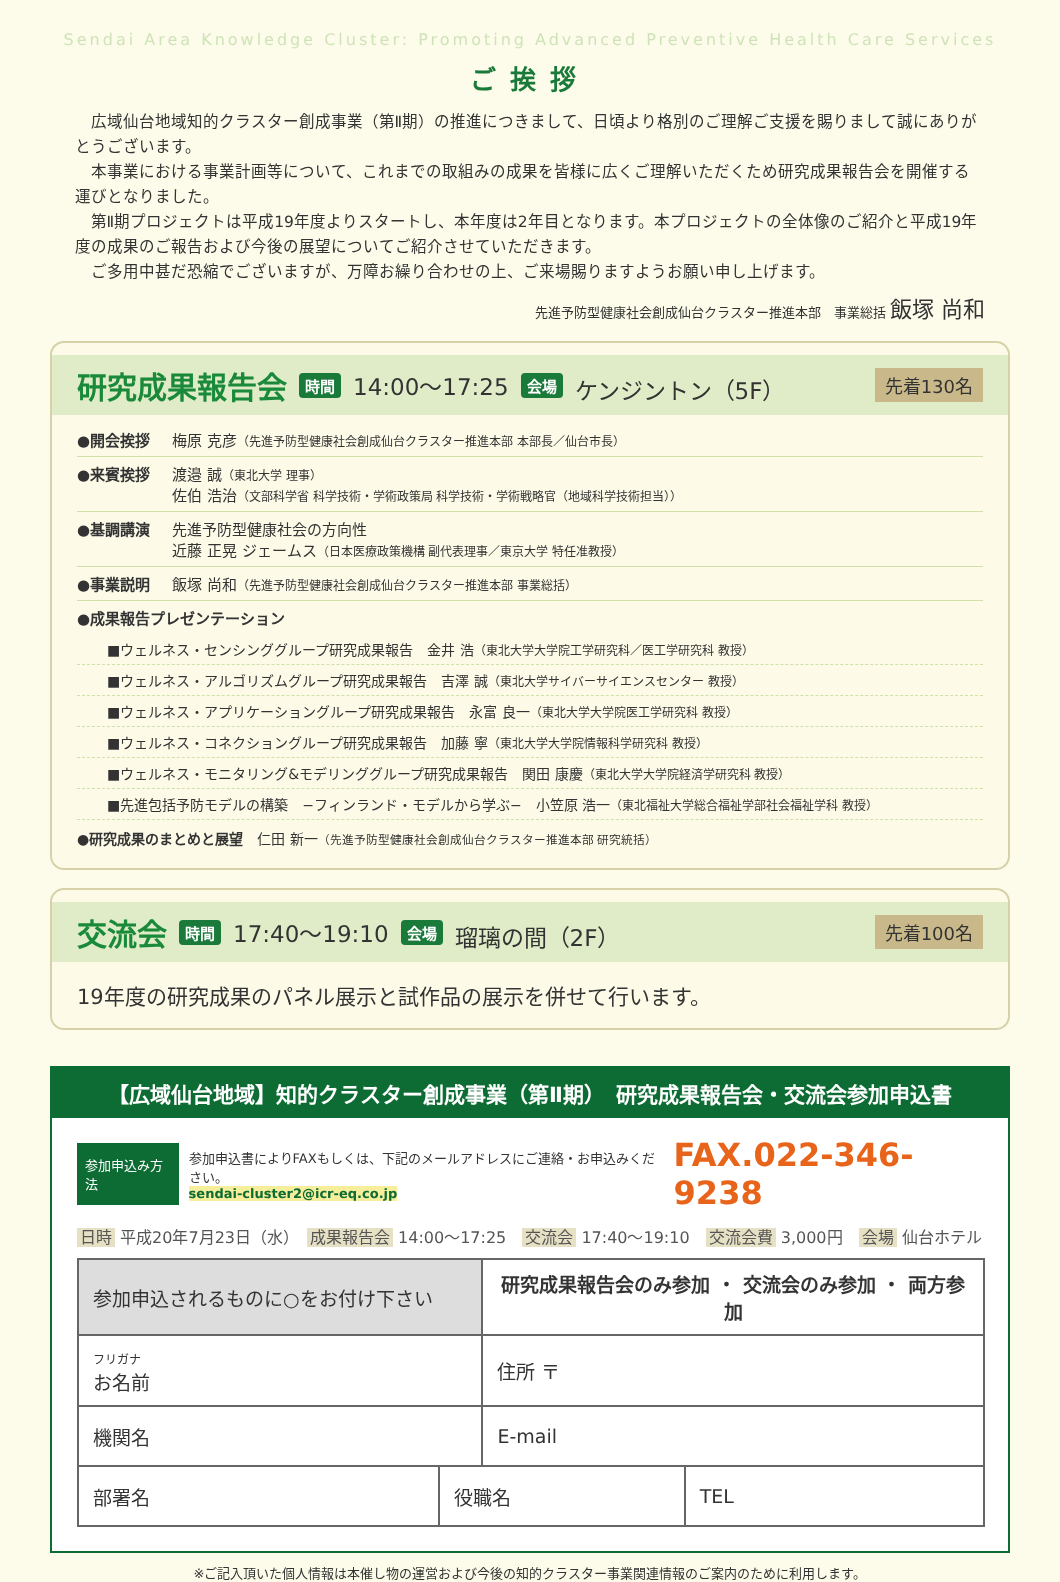Sendai Area Knowledge Cluster: Promoting Advanced Preventive Health Care Services
ご挨拶
広域仙台地域知的クラスター創成事業（第Ⅱ期）の推進につきまして、日頃より格別のご理解ご支援を賜りまして誠にありがとうございます。
本事業における事業計画等について、これまでの取組みの成果を皆様に広くご理解いただくため研究成果報告会を開催する運びとなりました。
第Ⅱ期プロジェクトは平成19年度よりスタートし、本年度は2年目となります。本プロジェクトの全体像のご紹介と平成19年度の成果のご報告および今後の展望についてご紹介させていただきます。
ご多用中甚だ恐縮でございますが、万障お繰り合わせの上、ご来場賜りますようお願い申し上げます。
先進予防型健康社会創成仙台クラスター推進本部　事業総括 飯塚 尚和
研究成果報告会 時間 14:00〜17:25 会場 ケンジントン（5F） 先着130名
●開会挨拶 梅原 克彦（先進予防型健康社会創成仙台クラスター推進本部 本部長／仙台市長）
●来賓挨拶 渡邉 誠（東北大学 理事）
佐伯 浩治（文部科学省 科学技術・学術政策局 科学技術・学術戦略官（地域科学技術担当））
●基調講演 先進予防型健康社会の方向性
近藤 正晃 ジェームス（日本医療政策機構 副代表理事／東京大学 特任准教授）
●事業説明 飯塚 尚和（先進予防型健康社会創成仙台クラスター推進本部 事業総括）
●成果報告プレゼンテーション
■ウェルネス・センシンググループ研究成果報告　金井 浩（東北大学大学院工学研究科／医工学研究科 教授）
■ウェルネス・アルゴリズムグループ研究成果報告　吉澤 誠（東北大学サイバーサイエンスセンター 教授）
■ウェルネス・アプリケーショングループ研究成果報告　永富 良一（東北大学大学院医工学研究科 教授）
■ウェルネス・コネクショングループ研究成果報告　加藤 寧（東北大学大学院情報科学研究科 教授）
■ウェルネス・モニタリング&モデリンググループ研究成果報告　関田 康慶（東北大学大学院経済学研究科 教授）
■先進包括予防モデルの構築　−フィンランド・モデルから学ぶ−　小笠原 浩一（東北福祉大学総合福祉学部社会福祉学科 教授）
●研究成果のまとめと展望　仁田 新一（先進予防型健康社会創成仙台クラスター推進本部 研究統括）
交流会 時間 17:40〜19:10 会場 瑠璃の間（2F） 先着100名
19年度の研究成果のパネル展示と試作品の展示を併せて行います。
【広域仙台地域】知的クラスター創成事業（第Ⅱ期）　研究成果報告会・交流会参加申込書
参加申込み方法
参加申込書によりFAXもしくは、下記のメールアドレスにご連絡・お申込みください。
sendai-cluster2@icr-eq.co.jp
FAX.022-346-9238
日時 平成20年7月23日（水）　成果報告会 14:00〜17:25　交流会 17:40〜19:10　交流会費 3,000円　会場 仙台ホテル
| 参加申込されるものに○をお付け下さい | | 研究成果報告会のみ参加 ・ 交流会のみ参加 ・ 両方参加 | |
| フリガナ お名前 | | 住所 〒 | |
| 機関名 | | E-mail | |
| 部署名 | 役職名 | | TEL |
※ご記入頂いた個人情報は本催し物の運営および今後の知的クラスター事業関連情報のご案内のために利用します。